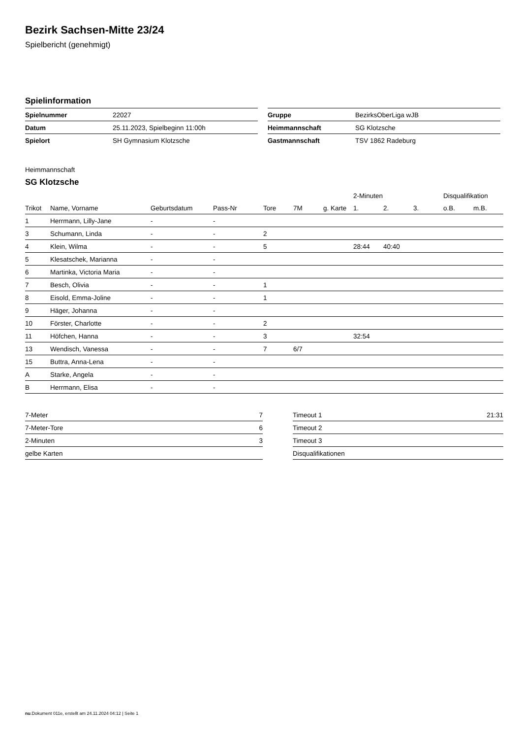Bezirk Sachsen-Mitte 23/24
Spielbericht (genehmigt)
Spielinformation
| Spielnummer | 22027 |
| Datum | 25.11.2023, Spielbeginn 11:00h |
| Spielort | SH Gymnasium Klotzsche |
| Gruppe | BezirksOberLiga wJB |
| Heimmannschaft | SG Klotzsche |
| Gastmannschaft | TSV 1862 Radeburg |
Heimmannschaft
SG Klotzsche
| | | | | | | | 2-Minuten | | | Disqualifikation | |
| --- | --- | --- | --- | --- | --- | --- | --- | --- | --- | --- | --- |
| Trikot | Name, Vorname | Geburtsdatum | Pass-Nr | Tore | 7M | g. Karte | 1. | 2. | 3. | o.B. | m.B. |
| 1 | Herrmann, Lilly-Jane | - | - | | | | | | | | |
| 3 | Schumann, Linda | - | - | 2 | | | | | | | |
| 4 | Klein, Wilma | - | - | 5 | | | 28:44 | 40:40 | | | |
| 5 | Klesatschek, Marianna | - | - | | | | | | | | |
| 6 | Martinka, Victoria Maria | - | - | | | | | | | | |
| 7 | Besch, Olivia | - | - | 1 | | | | | | | |
| 8 | Eisold, Emma-Joline | - | - | 1 | | | | | | | |
| 9 | Häger, Johanna | - | - | | | | | | | | |
| 10 | Förster, Charlotte | - | - | 2 | | | | | | | |
| 11 | Höfchen, Hanna | - | - | 3 | | | 32:54 | | | | |
| 13 | Wendisch, Vanessa | - | - | 7 | 6/7 | | | | | | |
| 15 | Buttra, Anna-Lena | - | - | | | | | | | | |
| A | Starke, Angela | - | - | | | | | | | | |
| B | Herrmann, Elisa | - | - | | | | | | | | |
| 7-Meter | 7 |
| 7-Meter-Tore | 6 |
| 2-Minuten | 3 |
| gelbe Karten | |
| Timeout 1 | 21:31 |
| Timeout 2 | |
| Timeout 3 | |
| Disqualifikationen | |
nu.Dokument 011e, erstellt am 24.11.2024 04:12 | Seite 1